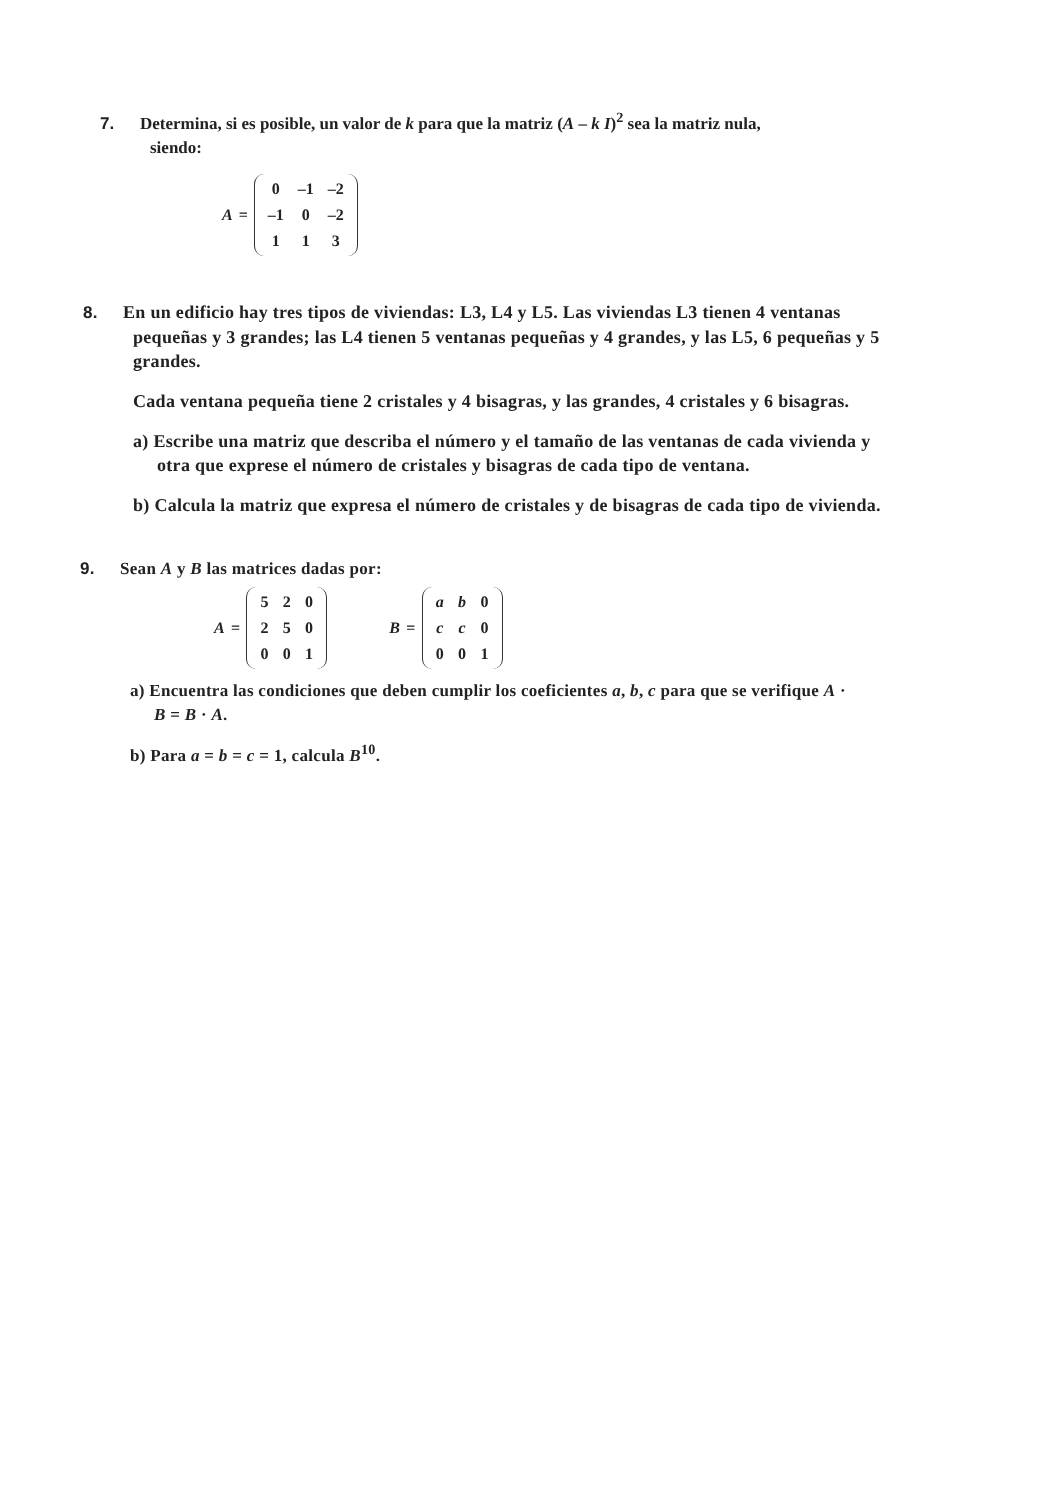7. Determina, si es posible, un valor de k para que la matriz (A – k I)<sup>2</sup> sea la matriz nula, siendo:
A =
| 0 | –1 | –2 |
| –1 | 0 | –2 |
| 1 | 1 | 3 |
8. En un edificio hay tres tipos de viviendas: L3, L4 y L5. Las viviendas L3 tienen 4 ventanas pequeñas y 3 grandes; las L4 tienen 5 ventanas pequeñas y 4 grandes, y las L5, 6 pequeñas y 5 grandes.
Cada ventana pequeña tiene 2 cristales y 4 bisagras, y las grandes, 4 cristales y 6 bisagras.
a) Escribe una matriz que describa el número y el tamaño de las ventanas de cada vivienda y otra que exprese el número de cristales y bisagras de cada tipo de ventana.
b) Calcula la matriz que expresa el número de cristales y de bisagras de cada tipo de vivienda.
9. Sean A y B las matrices dadas por:
A =
| 5 | 2 | 0 |
| 2 | 5 | 0 |
| 0 | 0 | 1 |
B =
| a | b | 0 |
| c | c | 0 |
| 0 | 0 | 1 |
a) Encuentra las condiciones que deben cumplir los coeficientes a, b, c para que se verifique A · B = B · A.
b) Para a = b = c = 1, calcula B<sup>10</sup>.